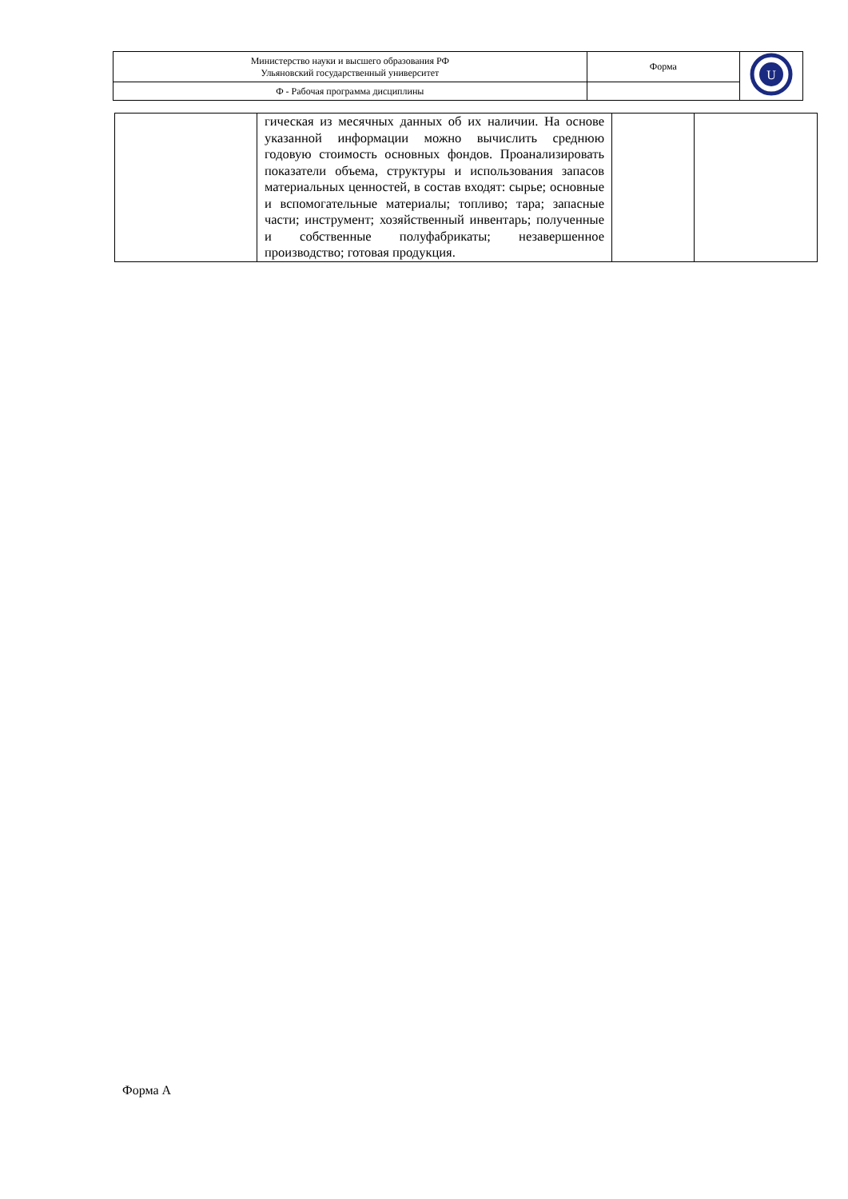| Министерство науки и высшего образования РФ Ульяновский государственный университет | Форма | U |
| Ф - Рабочая программа дисциплины | | |
| | гическая из месячных данных об их наличии. На основе указанной информации можно вычислить среднюю годовую стоимость основных фондов. Проанализировать показатели объема, структуры и использования запасов материальных ценностей, в состав входят: сырье; основные и вспомогательные материалы; топливо; тара; запасные части; инструмент; хозяйственный инвентарь; полученные и собственные полуфабрикаты; незавершенное производство; готовая продукция. | | |
Форма А